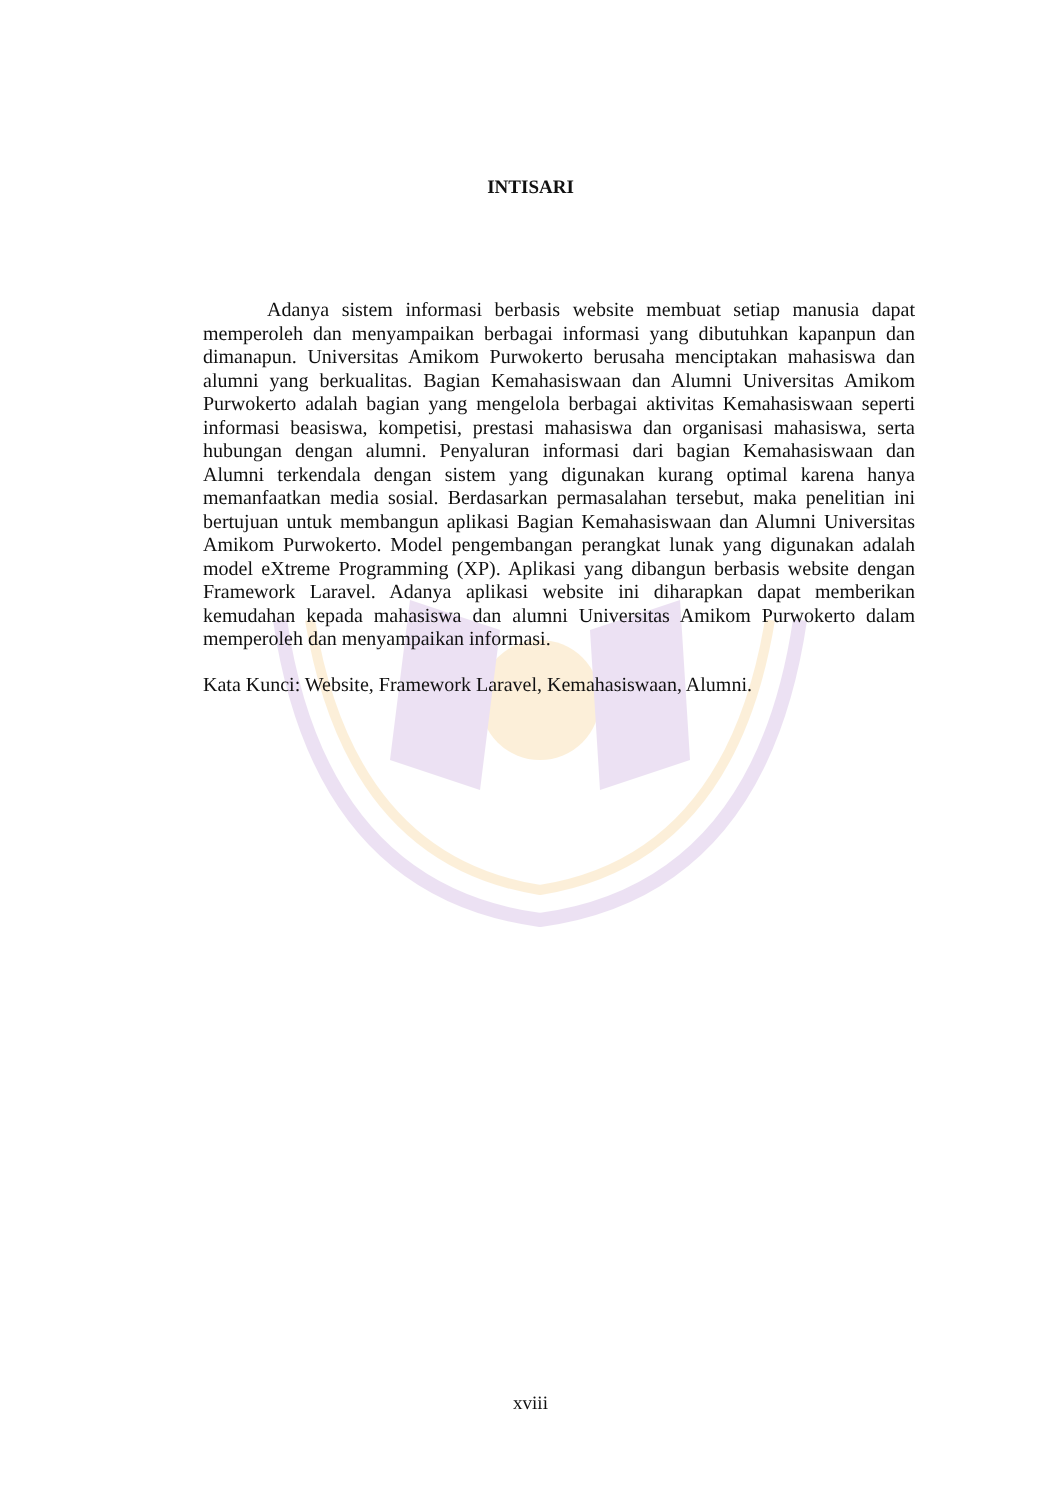INTISARI
Adanya sistem informasi berbasis website membuat setiap manusia dapat memperoleh dan menyampaikan berbagai informasi yang dibutuhkan kapanpun dan dimanapun. Universitas Amikom Purwokerto berusaha menciptakan mahasiswa dan alumni yang berkualitas. Bagian Kemahasiswaan dan Alumni Universitas Amikom Purwokerto adalah bagian yang mengelola berbagai aktivitas Kemahasiswaan seperti informasi beasiswa, kompetisi, prestasi mahasiswa dan organisasi mahasiswa, serta hubungan dengan alumni. Penyaluran informasi dari bagian Kemahasiswaan dan Alumni terkendala dengan sistem yang digunakan kurang optimal karena hanya memanfaatkan media sosial. Berdasarkan permasalahan tersebut, maka penelitian ini bertujuan untuk membangun aplikasi Bagian Kemahasiswaan dan Alumni Universitas Amikom Purwokerto. Model pengembangan perangkat lunak yang digunakan adalah model eXtreme Programming (XP). Aplikasi yang dibangun berbasis website dengan Framework Laravel. Adanya aplikasi website ini diharapkan dapat memberikan kemudahan kepada mahasiswa dan alumni Universitas Amikom Purwokerto dalam memperoleh dan menyampaikan informasi.
Kata Kunci: Website, Framework Laravel, Kemahasiswaan, Alumni.
xviii